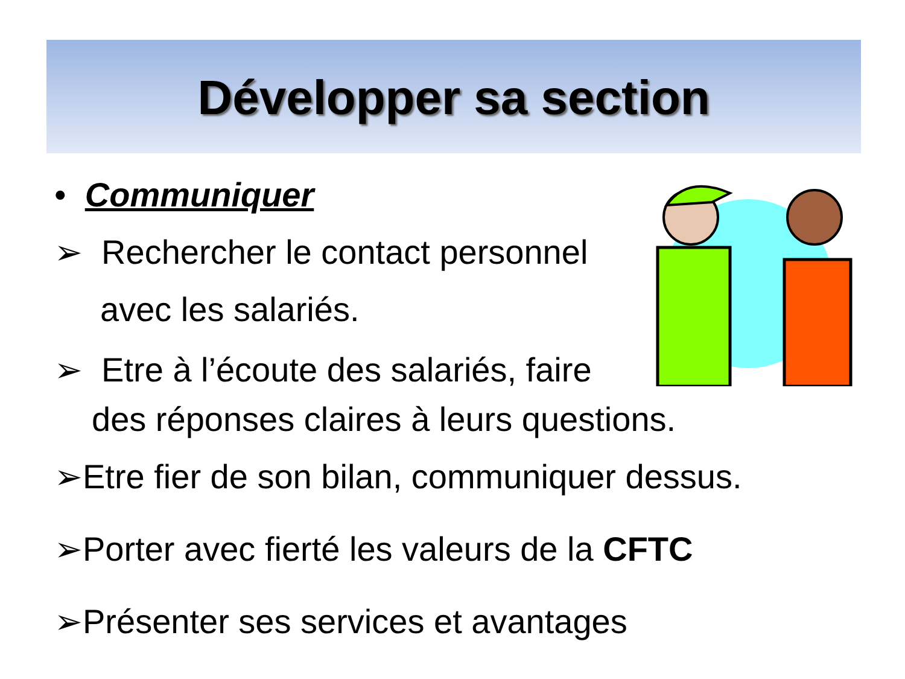Développer sa section
• Communiquer
➢ Rechercher le contact personnel
avec les salariés.
➢ Etre à l’écoute des salariés, faire
des réponses claires à leurs questions.
➢Etre fier de son bilan, communiquer dessus.
➢Porter avec fierté les valeurs de la CFTC
➢Présenter ses services et avantages